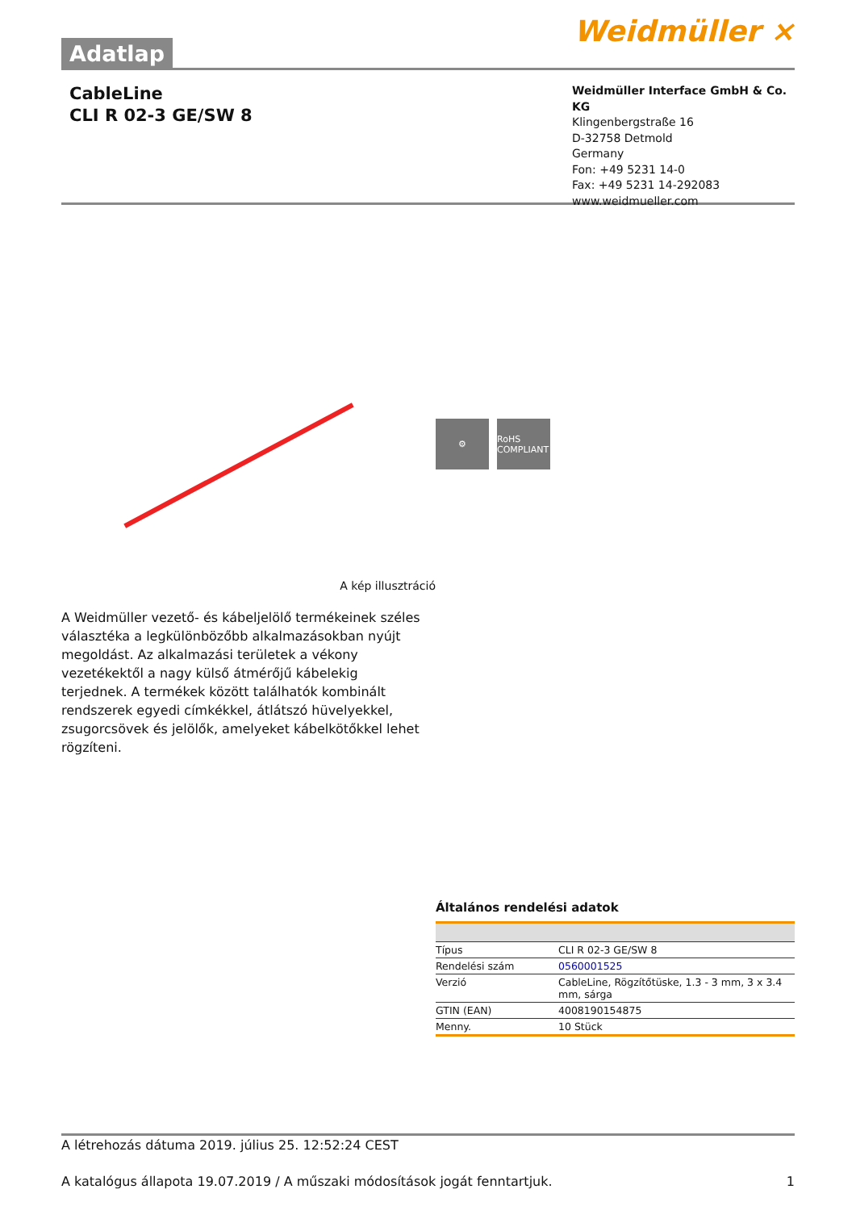Adatlap
Weidmüller ⨯
CableLine
CLI R 02-3 GE/SW 8
Weidmüller Interface GmbH & Co. KG
Klingenbergstraße 16
D-32758 Detmold
Germany
Fon: +49 5231 14-0
Fax: +49 5231 14-292083
www.weidmueller.com
A kép illusztráció
⚙ RoHS COMPLIANT
A Weidmüller vezető- és kábeljelölő termékeinek széles választéka a legkülönbözőbb alkalmazásokban nyújt megoldást. Az alkalmazási területek a vékony vezetékektől a nagy külső átmérőjű kábelekig terjednek. A termékek között találhatók kombinált rendszerek egyedi címkékkel, átlátszó hüvelyekkel, zsugorcsövek és jelölők, amelyeket kábelkötőkkel lehet rögzíteni.
Általános rendelési adatok
| Típus | CLI R 02-3 GE/SW 8 |
| Rendelési szám | 0560001525 |
| Verzió | CableLine, Rögzítőtüske, 1.3 - 3 mm, 3 x 3.4 mm, sárga |
| GTIN (EAN) | 4008190154875 |
| Menny. | 10 Stück |
A létrehozás dátuma 2019. július 25. 12:52:24 CEST
A katalógus állapota 19.07.2019 / A műszaki módosítások jogát fenntartjuk. 1